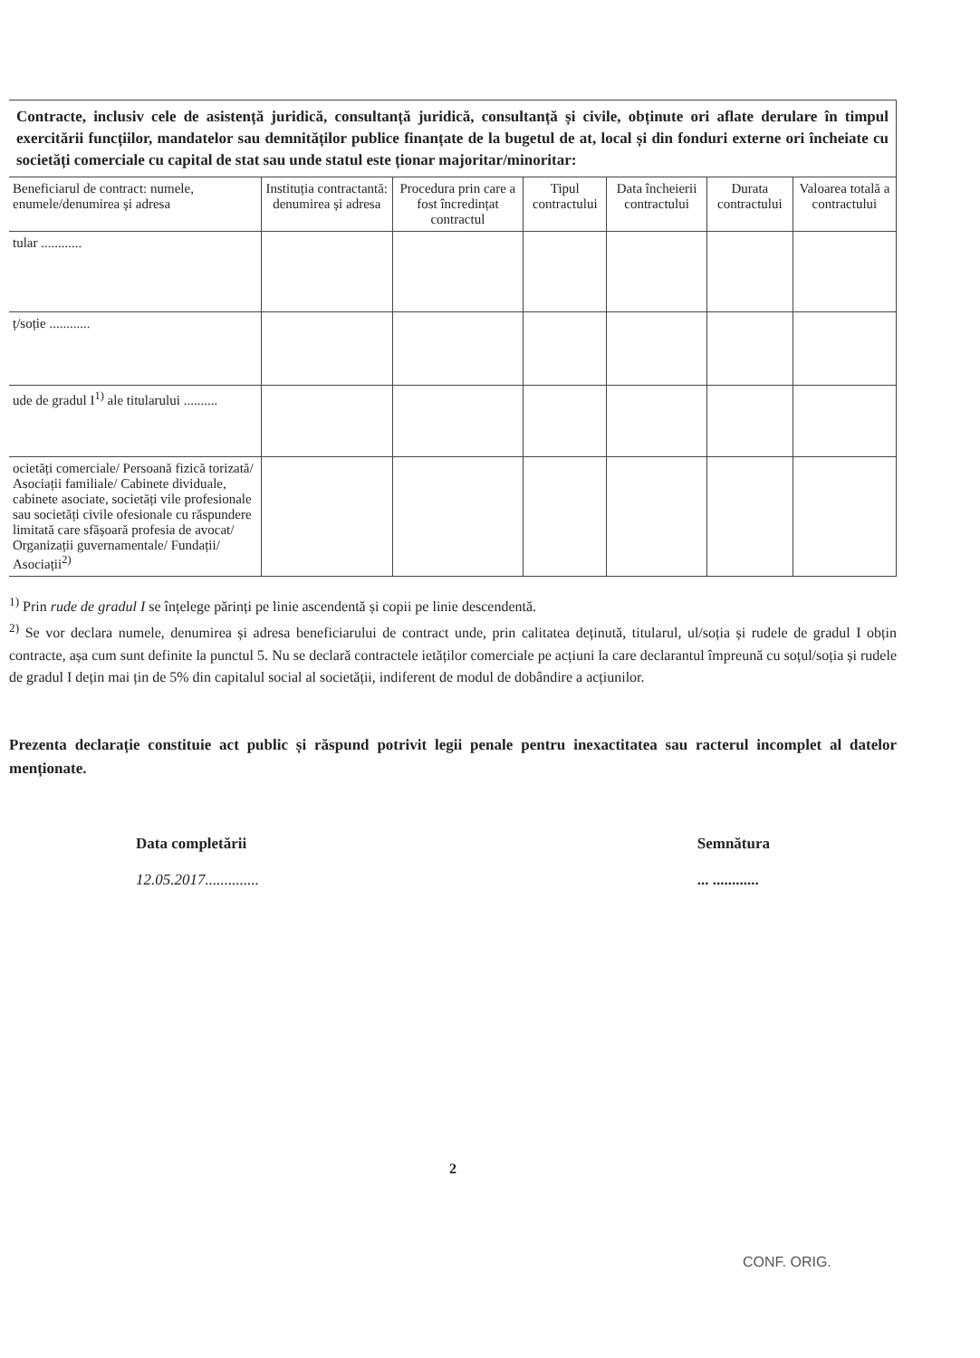Contracte, inclusiv cele de asistență juridică, consultanță juridică, consultanță și civile, obținute ori aflate derulare în timpul exercitării funcțiilor, mandatelor sau demnităților publice finanțate de la bugetul de at, local și din fonduri externe ori încheiate cu societăți comerciale cu capital de stat sau unde statul este ționar majoritar/minoritar:
| Beneficiarul de contract: numele, enumele/denumirea și adresa | Instituția contractantă: denumirea și adresa | Procedura prin care a fost încredințat contractul | Tipul contractului | Data încheierii contractului | Durata contractului | Valoarea totală a contractului |
| --- | --- | --- | --- | --- | --- | --- |
| tular ............ | | | | | | |
| ț/soție ............ | | | | | | |
| ude de gradul I<sup>1)</sup> ale titularului .......... | | | | | | |
| ocietăți comerciale/ Persoană fizică torizată/ Asociații familiale/ Cabinete dividuale, cabinete asociate, societăți vile profesionale sau societăți civile ofesionale cu răspundere limitată care sfășoară profesia de avocat/ Organizații guvernamentale/ Fundații/ Asociații<sup>2)</sup> | | | | | | |
<sup>1)</sup> Prin rude de gradul I se înțelege părinți pe linie ascendentă și copii pe linie descendentă.
<sup>2)</sup> Se vor declara numele, denumirea și adresa beneficiarului de contract unde, prin calitatea deținută, titularul, ul/soția și rudele de gradul I obțin contracte, așa cum sunt definite la punctul 5. Nu se declară contractele ietăților comerciale pe acțiuni la care declarantul împreună cu soțul/soția și rudele de gradul I dețin mai țin de 5% din capitalul social al societății, indiferent de modul de dobândire a acțiunilor.
Prezenta declarație constituie act public și răspund potrivit legii penale pentru inexactitatea sau racterul incomplet al datelor menționate.
Data completării
12.05.2017..............
Semnătura
... ............
2
CONF. ORIG.